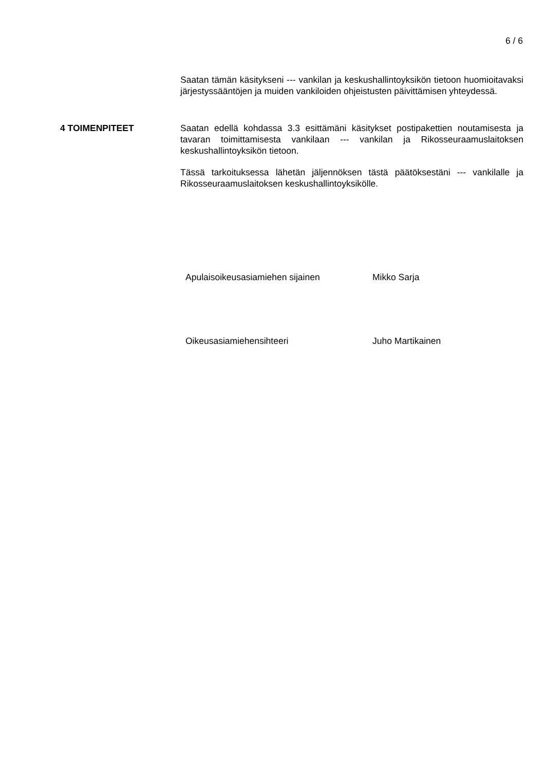6 / 6
Saatan tämän käsitykseni --- vankilan ja keskushallintoyksikön tietoon huomioitavaksi järjestyssääntöjen ja muiden vankiloiden ohjeistusten päivittämisen yhteydessä.
4 TOIMENPITEET Saatan edellä kohdassa 3.3 esittämäni käsitykset postipakettien noutamisesta ja tavaran toimittamisesta vankilaan --- vankilan ja Rikosseuraamuslaitoksen keskushallintoyksikön tietoon.
Tässä tarkoituksessa lähetän jäljennöksen tästä päätöksestäni --- vankilalle ja Rikosseuraamuslaitoksen keskushallintoyksikölle.
Apulaisoikeusasiamiehen sijainen Mikko Sarja
Oikeusasiamiehensihteeri Juho Martikainen